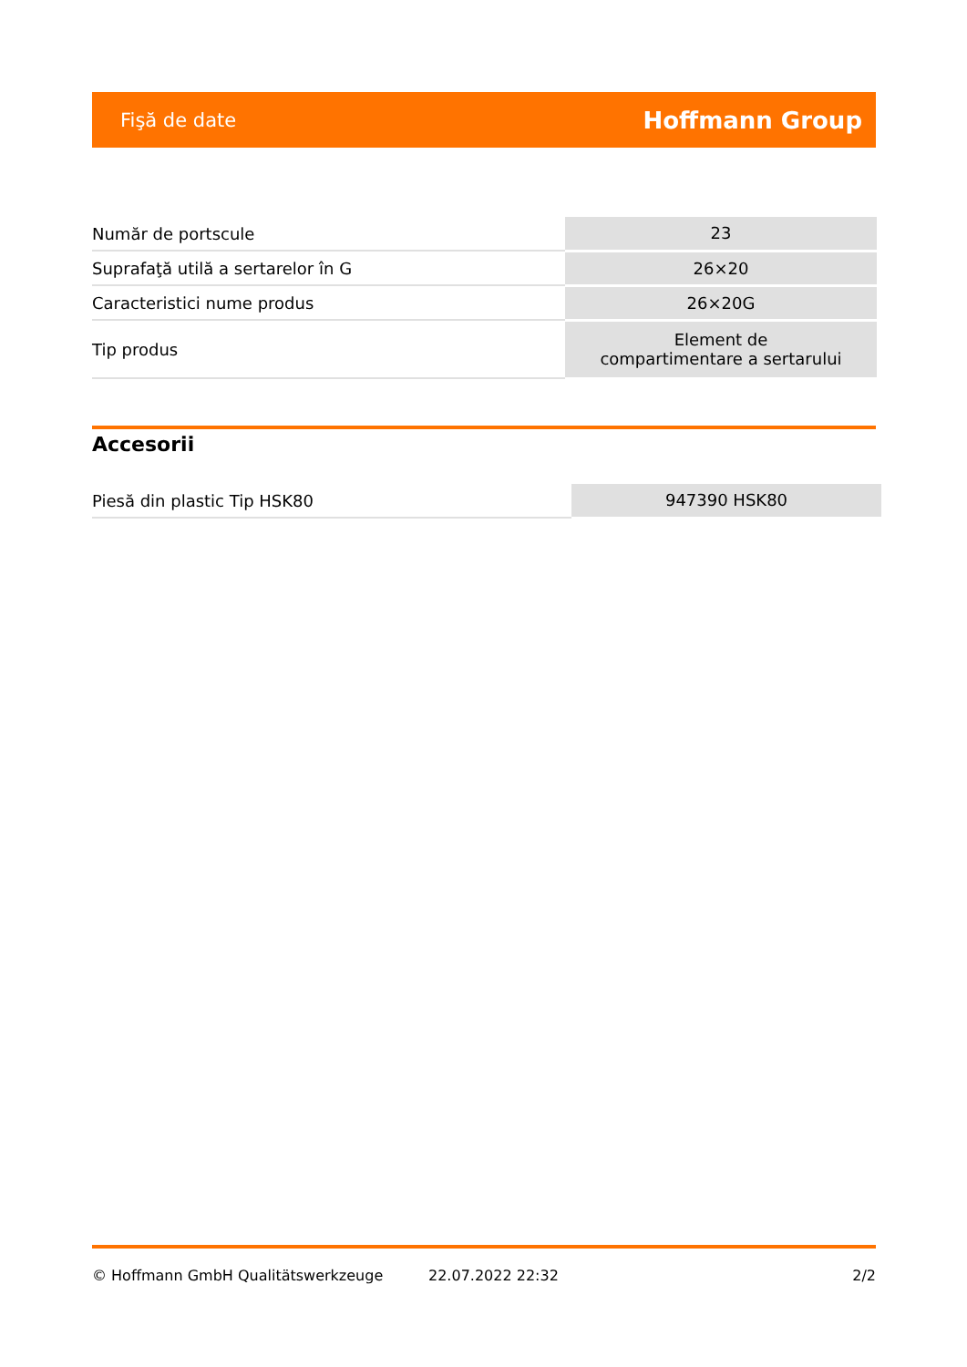Fişă de date Hoffmann Group
| Număr de portscule | 23 |
| Suprafaţă utilă a sertarelor în G | 26×20 |
| Caracteristici nume produs | 26×20G |
| Tip produs | Element de compartimentare a sertarului |
Accesorii
| Piesă din plastic Tip HSK80 | 947390 HSK80 |
© Hoffmann GmbH Qualitätswerkzeuge 22.07.2022 22:32 2/2